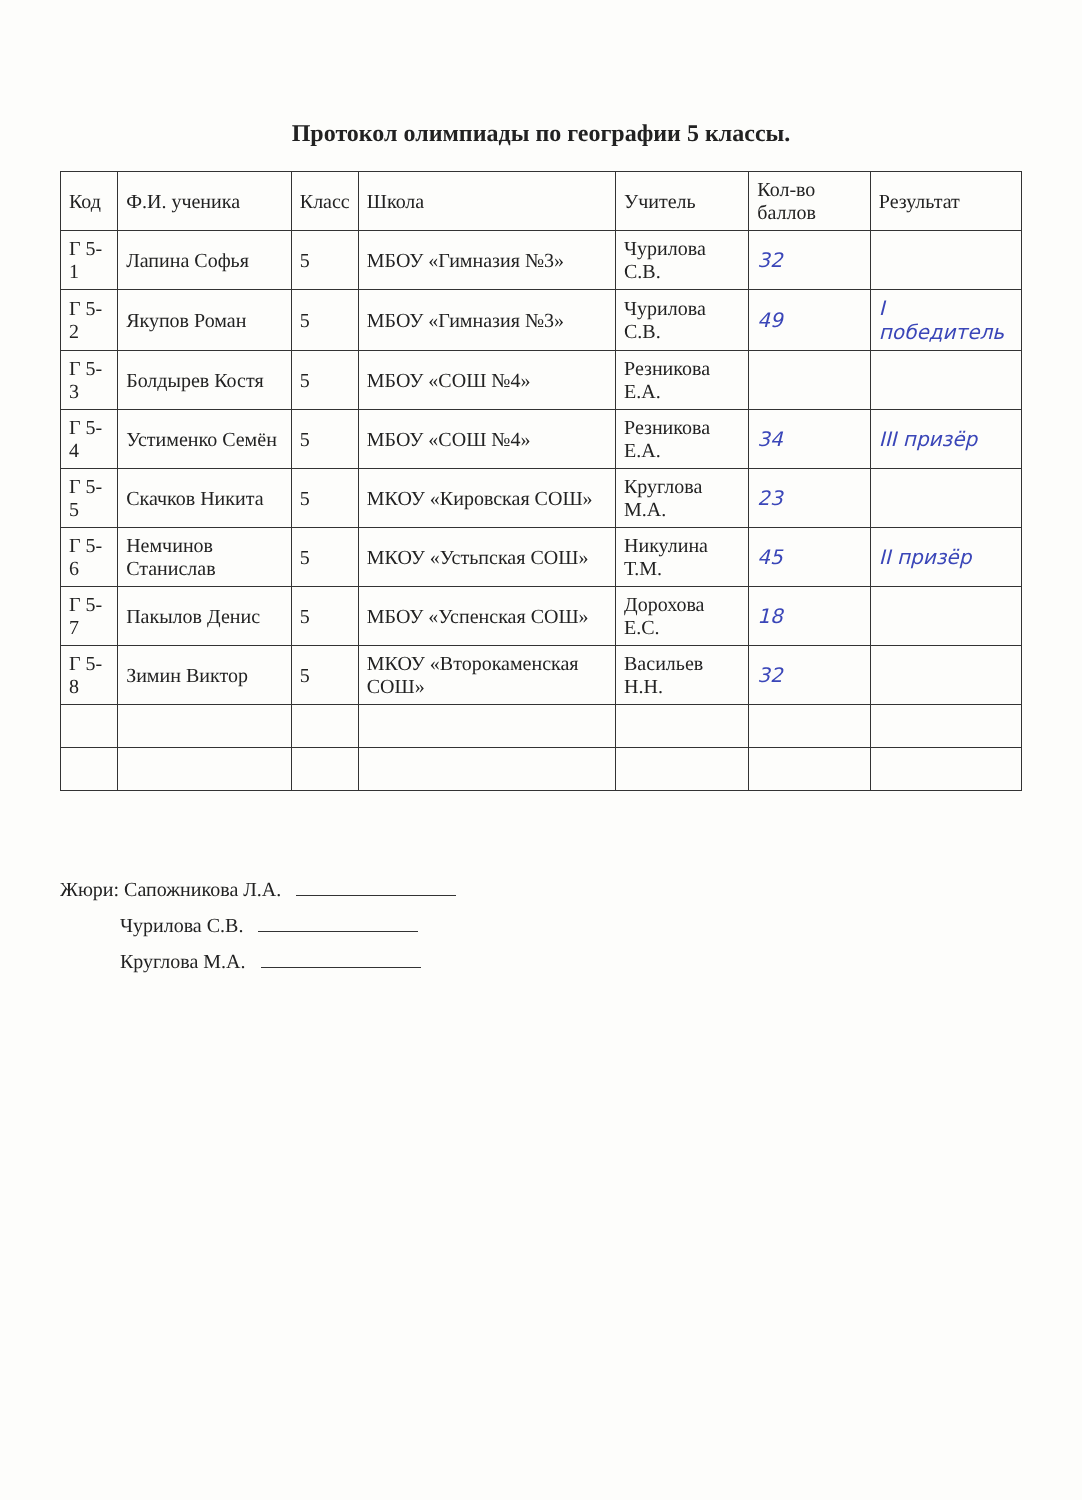Протокол олимпиады по географии 5 классы.
| Код | Ф.И. ученика | Класс | Школа | Учитель | Кол-во баллов | Результат |
| --- | --- | --- | --- | --- | --- | --- |
| Г 5-1 | Лапина Софья | 5 | МБОУ «Гимназия №3» | Чурилова С.В. | 32 | |
| Г 5-2 | Якупов Роман | 5 | МБОУ «Гимназия №3» | Чурилова С.В. | 49 | I победитель |
| Г 5-3 | Болдырев Костя | 5 | МБОУ «СОШ №4» | Резникова Е.А. | | |
| Г 5-4 | Устименко Семён | 5 | МБОУ «СОШ №4» | Резникова Е.А. | 34 | III призёр |
| Г 5-5 | Скачков Никита | 5 | МКОУ «Кировская СОШ» | Круглова М.А. | 23 | |
| Г 5-6 | Немчинов Станислав | 5 | МКОУ «Устьпская СОШ» | Никулина Т.М. | 45 | II призёр |
| Г 5-7 | Пакылов Денис | 5 | МБОУ «Успенская СОШ» | Дорохова Е.С. | 18 | |
| Г 5-8 | Зимин Виктор | 5 | МКОУ «Второкаменская СОШ» | Васильев Н.Н. | 32 | |
Жюри: Сапожникова Л.А.
Чурилова С.В.
Круглова М.А.